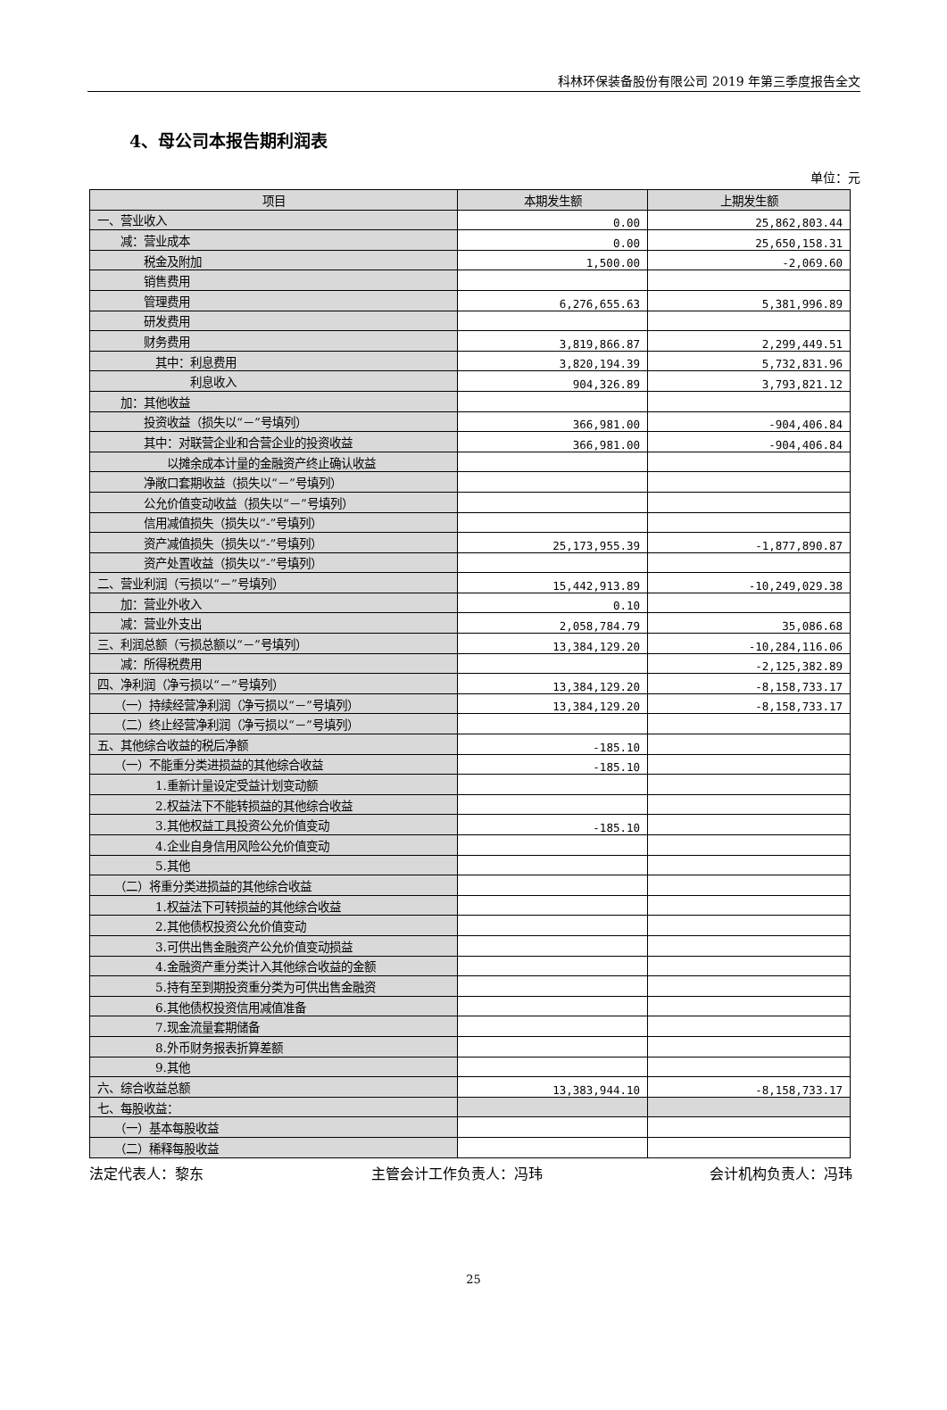科林环保装备股份有限公司 2019 年第三季度报告全文
4、母公司本报告期利润表
单位：元
| 项目 | 本期发生额 | 上期发生额 |
| --- | --- | --- |
| 一、营业收入 | 0.00 | 25,862,803.44 |
| 减：营业成本 | 0.00 | 25,650,158.31 |
| 税金及附加 | 1,500.00 | -2,069.60 |
| 销售费用 | | |
| 管理费用 | 6,276,655.63 | 5,381,996.89 |
| 研发费用 | | |
| 财务费用 | 3,819,866.87 | 2,299,449.51 |
| 其中：利息费用 | 3,820,194.39 | 5,732,831.96 |
| 利息收入 | 904,326.89 | 3,793,821.12 |
| 加：其他收益 | | |
| 投资收益（损失以“－”号填列） | 366,981.00 | -904,406.84 |
| 其中：对联营企业和合营企业的投资收益 | 366,981.00 | -904,406.84 |
| 以摊余成本计量的金融资产终止确认收益 | | |
| 净敞口套期收益（损失以“－”号填列） | | |
| 公允价值变动收益（损失以“－”号填列） | | |
| 信用减值损失（损失以“-”号填列） | | |
| 资产减值损失（损失以“-”号填列） | 25,173,955.39 | -1,877,890.87 |
| 资产处置收益（损失以“-”号填列） | | |
| 二、营业利润（亏损以“－”号填列） | 15,442,913.89 | -10,249,029.38 |
| 加：营业外收入 | 0.10 | |
| 减：营业外支出 | 2,058,784.79 | 35,086.68 |
| 三、利润总额（亏损总额以“－”号填列） | 13,384,129.20 | -10,284,116.06 |
| 减：所得税费用 | | -2,125,382.89 |
| 四、净利润（净亏损以“－”号填列） | 13,384,129.20 | -8,158,733.17 |
| （一）持续经营净利润（净亏损以“－”号填列） | 13,384,129.20 | -8,158,733.17 |
| （二）终止经营净利润（净亏损以“－”号填列） | | |
| 五、其他综合收益的税后净额 | -185.10 | |
| （一）不能重分类进损益的其他综合收益 | -185.10 | |
| 1.重新计量设定受益计划变动额 | | |
| 2.权益法下不能转损益的其他综合收益 | | |
| 3.其他权益工具投资公允价值变动 | -185.10 | |
| 4.企业自身信用风险公允价值变动 | | |
| 5.其他 | | |
| （二）将重分类进损益的其他综合收益 | | |
| 1.权益法下可转损益的其他综合收益 | | |
| 2.其他债权投资公允价值变动 | | |
| 3.可供出售金融资产公允价值变动损益 | | |
| 4.金融资产重分类计入其他综合收益的金额 | | |
| 5.持有至到期投资重分类为可供出售金融资 | | |
| 6.其他债权投资信用减值准备 | | |
| 7.现金流量套期储备 | | |
| 8.外币财务报表折算差额 | | |
| 9.其他 | | |
| 六、综合收益总额 | 13,383,944.10 | -8,158,733.17 |
| 七、每股收益： | | |
| （一）基本每股收益 | | |
| （二）稀释每股收益 | | |
法定代表人：黎东 主管会计工作负责人：冯玮 会计机构负责人：冯玮
25